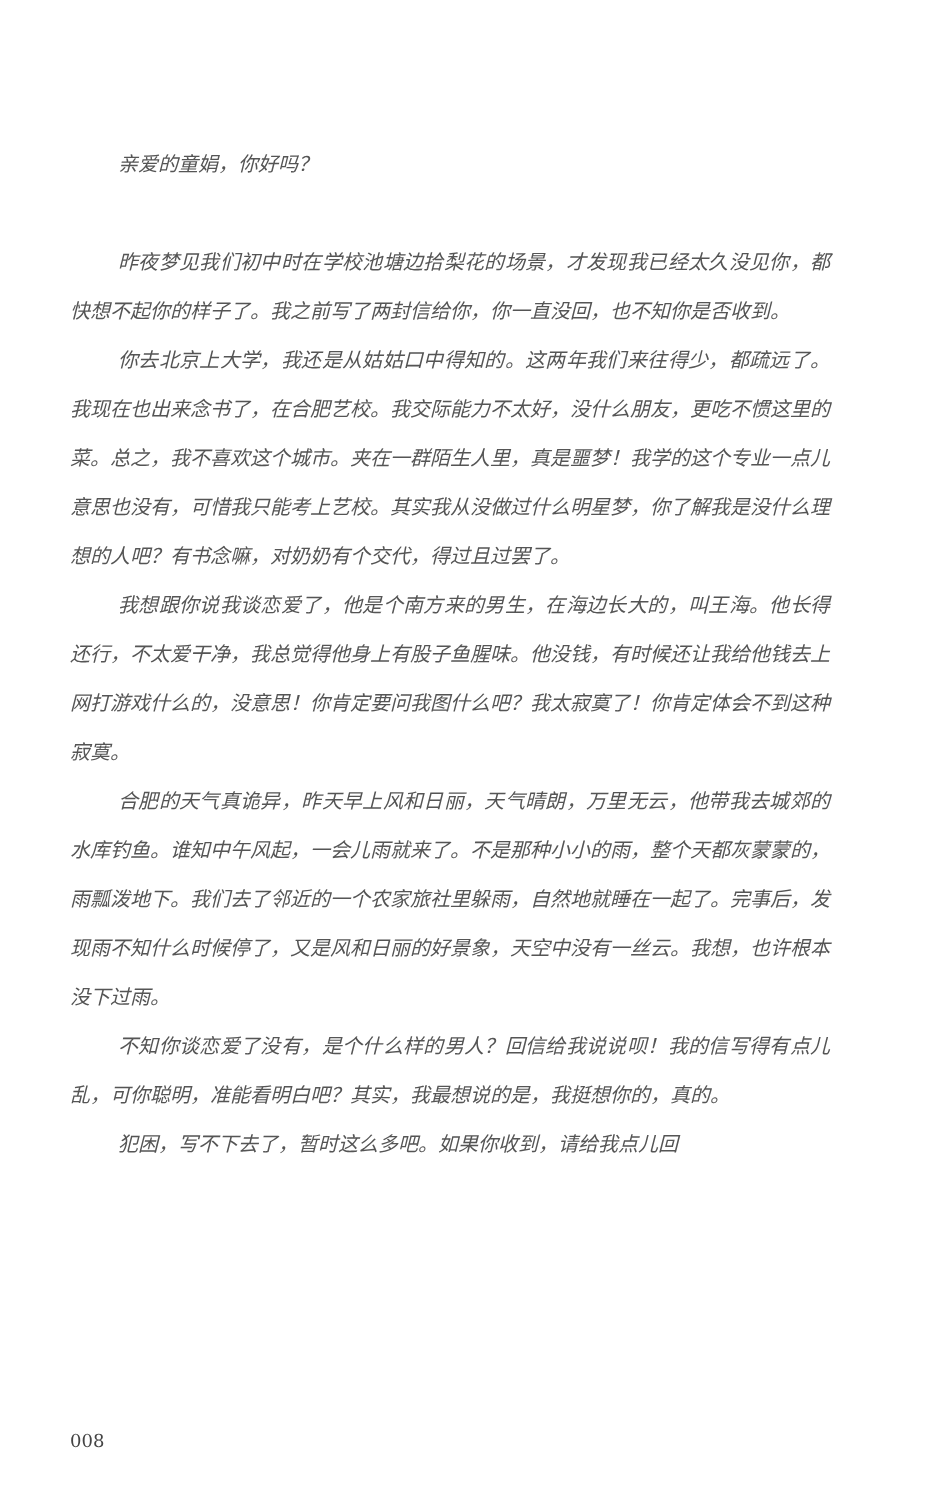亲爱的童娟，你好吗？
昨夜梦见我们初中时在学校池塘边拾梨花的场景，才发现我已经太久没见你，都快想不起你的样子了。我之前写了两封信给你，你一直没回，也不知你是否收到。
你去北京上大学，我还是从姑姑口中得知的。这两年我们来往得少，都疏远了。我现在也出来念书了，在合肥艺校。我交际能力不太好，没什么朋友，更吃不惯这里的菜。总之，我不喜欢这个城市。夹在一群陌生人里，真是噩梦！我学的这个专业一点儿意思也没有，可惜我只能考上艺校。其实我从没做过什么明星梦，你了解我是没什么理想的人吧？有书念嘛，对奶奶有个交代，得过且过罢了。
我想跟你说我谈恋爱了，他是个南方来的男生，在海边长大的，叫王海。他长得还行，不太爱干净，我总觉得他身上有股子鱼腥味。他没钱，有时候还让我给他钱去上网打游戏什么的，没意思！你肯定要问我图什么吧？我太寂寞了！你肯定体会不到这种寂寞。
合肥的天气真诡异，昨天早上风和日丽，天气晴朗，万里无云，他带我去城郊的水库钓鱼。谁知中午风起，一会儿雨就来了。不是那种小小的雨，整个天都灰蒙蒙的，雨瓢泼地下。我们去了邻近的一个农家旅社里躲雨，自然地就睡在一起了。完事后，发现雨不知什么时候停了，又是风和日丽的好景象，天空中没有一丝云。我想，也许根本没下过雨。
不知你谈恋爱了没有，是个什么样的男人？回信给我说说呗！我的信写得有点儿乱，可你聪明，准能看明白吧？其实，我最想说的是，我挺想你的，真的。
犯困，写不下去了，暂时这么多吧。如果你收到，请给我点儿回
008